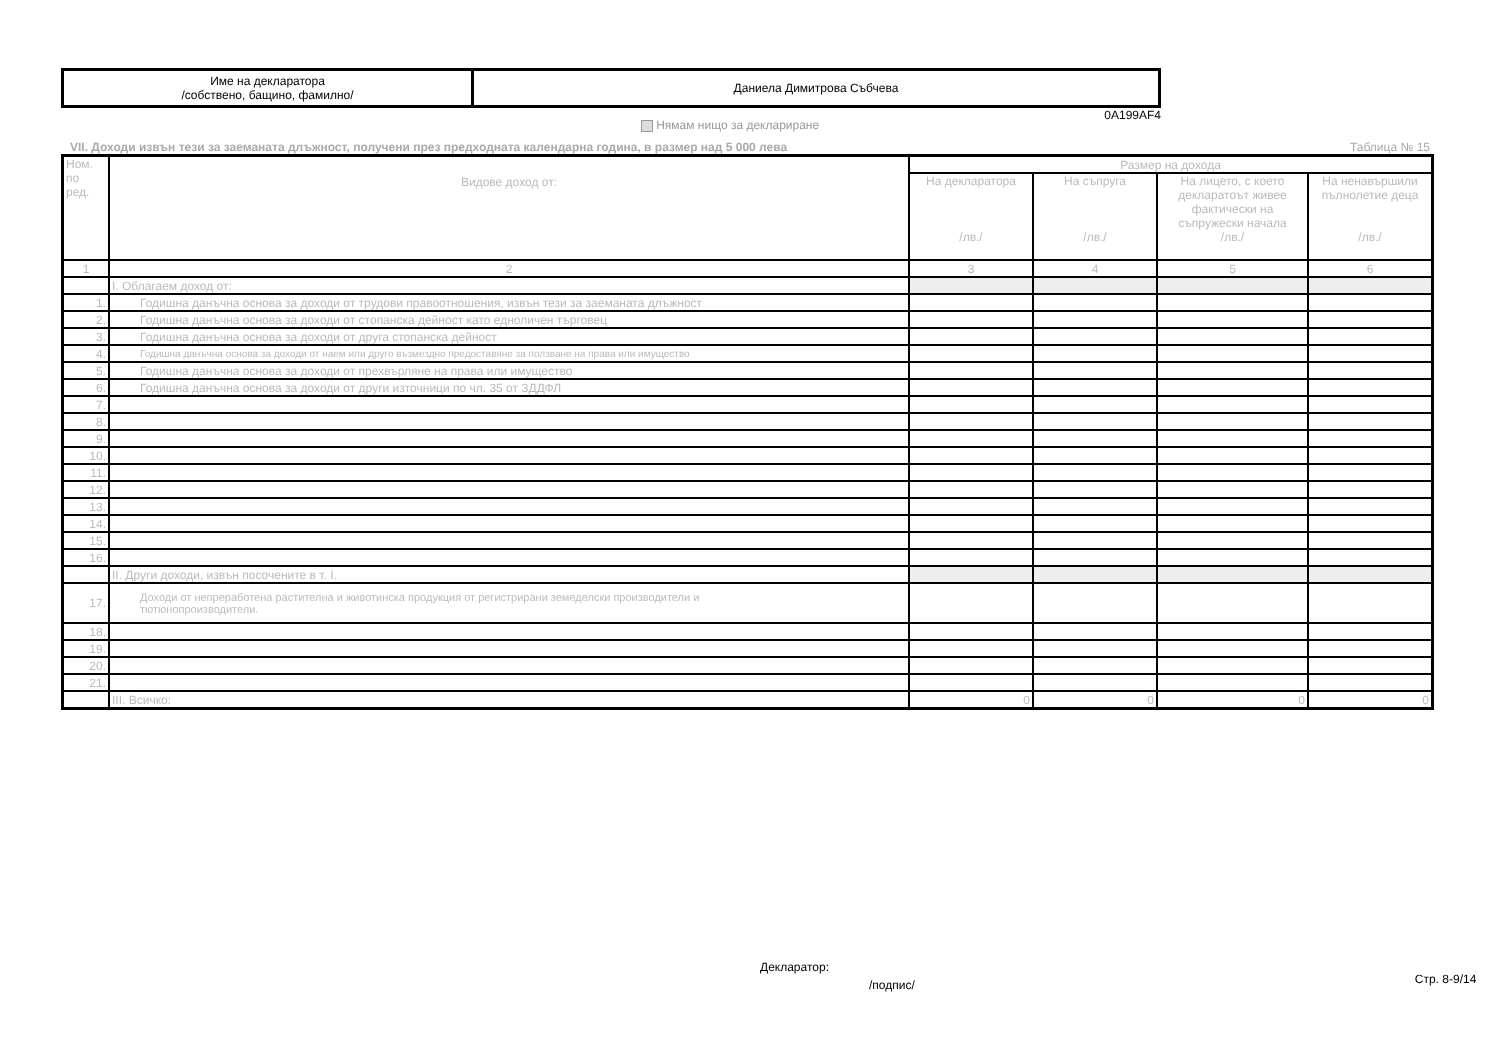| Име на декларатора /собствено, бащино, фамилно/ | Даниела Димитрова Събчева |
0A199AF4
Нямам нищо за деклариране
VII. Доходи извън тези за заеманата длъжност, получени през предходната календарна година, в размер над 5 000 лева Таблица № 15
| Ном. по ред. | Видове доход от: | Размер на дохода | | | |
| --- | --- | --- | --- | --- | --- |
| | | На декларатора /лв./ | На съпруга /лв./ | На лицето, с което декларатоът живее фактически на съпружески начала /лв./ | На ненавършили пълнолетие деца /лв./ |
| 1 | 2 | 3 | 4 | 5 | 6 |
| | I. Облагаем доход от: | | | | |
| 1. | Годишна данъчна основа за доходи от трудови правоотношения, извън тези за заеманата длъжност | | | | |
| 2. | Годишна данъчна основа за доходи от стопанска дейност като едноличен търговец | | | | |
| 3. | Годишна данъчна основа за доходи от друга стопанска дейност | | | | |
| 4. | Годишна данъчна основа за доходи от наем или друго възмездно предоставяне за ползване на права или имущество | | | | |
| 5. | Годишна данъчна основа за доходи от прехвърляне на права или имущество | | | | |
| 6. | Годишна данъчна основа за доходи от други източници по чл. 35 от ЗДДФЛ | | | | |
| 7. | | | | | |
| 8. | | | | | |
| 9. | | | | | |
| 10. | | | | | |
| 11. | | | | | |
| 12. | | | | | |
| 13. | | | | | |
| 14. | | | | | |
| 15. | | | | | |
| 16. | | | | | |
| | II. Други доходи, извън посочените в т. I. | | | | |
| 17. | Доходи от непреработена растителна и животинска продукция от регистрирани земеделски производители и тютюнопроизводители. | | | | |
| 18. | | | | | |
| 19. | | | | | |
| 20. | | | | | |
| 21. | | | | | |
| | III. Всичко: | 0 | 0 | 0 | 0 |
Декларатор:
/подпис/
Стр. 8-9/14